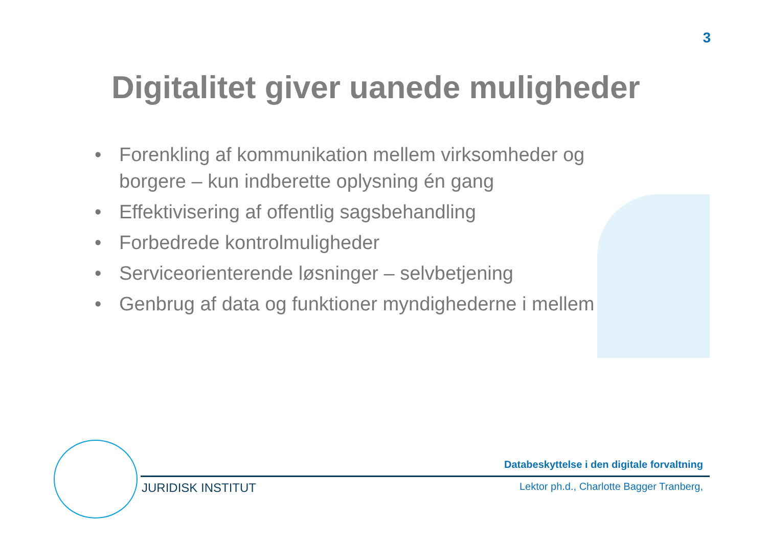3
Digitalitet giver uanede muligheder
• Forenkling af kommunikation mellem virksomheder og borgere – kun indberette oplysning én gang
• Effektivisering af offentlig sagsbehandling
• Forbedrede kontrolmuligheder
• Serviceorienterende løsninger – selvbetjening
• Genbrug af data og funktioner myndighederne i mellem
Databeskyttelse i den digitale forvaltning
JURIDISK INSTITUT
Lektor ph.d., Charlotte Bagger Tranberg,